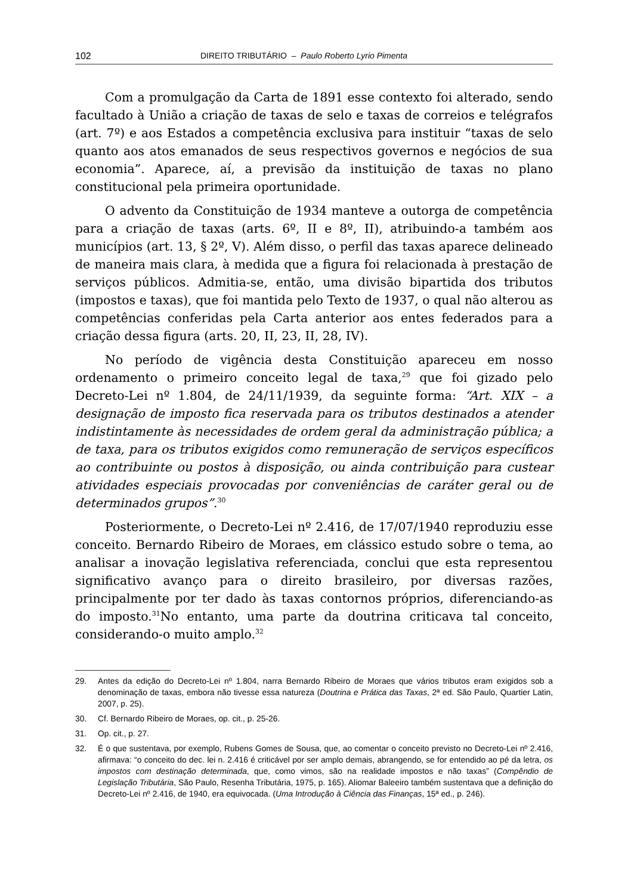102 DIREITO TRIBUTÁRIO – Paulo Roberto Lyrio Pimenta
Com a promulgação da Carta de 1891 esse contexto foi alterado, sendo facultado à União a criação de taxas de selo e taxas de correios e telégrafos (art. 7º) e aos Estados a competência exclusiva para instituir “taxas de selo quanto aos atos emanados de seus respectivos governos e negócios de sua economia”. Aparece, aí, a previsão da instituição de taxas no plano constitucional pela primeira oportunidade.
O advento da Constituição de 1934 manteve a outorga de competência para a criação de taxas (arts. 6º, II e 8º, II), atribuindo-a também aos municípios (art. 13, § 2º, V). Além disso, o perfil das taxas aparece delineado de maneira mais clara, à medida que a figura foi relacionada à prestação de serviços públicos. Admitia-se, então, uma divisão bipartida dos tributos (impostos e taxas), que foi mantida pelo Texto de 1937, o qual não alterou as competências conferidas pela Carta anterior aos entes federados para a criação dessa figura (arts. 20, II, 23, II, 28, IV).
No período de vigência desta Constituição apareceu em nosso ordenamento o primeiro conceito legal de taxa,<sup>29</sup> que foi gizado pelo Decreto-Lei nº 1.804, de 24/11/1939, da seguinte forma: “Art. XIX – a designação de imposto fica reservada para os tributos destinados a atender indistintamente às necessidades de ordem geral da administração pública; a de taxa, para os tributos exigidos como remuneração de serviços específicos ao contribuinte ou postos à disposição, ou ainda contribuição para custear atividades especiais provocadas por conveniências de caráter geral ou de determinados grupos”.<sup>30</sup>
Posteriormente, o Decreto-Lei nº 2.416, de 17/07/1940 reproduziu esse conceito. Bernardo Ribeiro de Moraes, em clássico estudo sobre o tema, ao analisar a inovação legislativa referenciada, conclui que esta representou significativo avanço para o direito brasileiro, por diversas razões, principalmente por ter dado às taxas contornos próprios, diferenciando-as do imposto.<sup>31</sup>No entanto, uma parte da doutrina criticava tal conceito, considerando-o muito amplo.<sup>32</sup>
29. Antes da edição do Decreto-Lei nº 1.804, narra Bernardo Ribeiro de Moraes que vários tributos eram exigidos sob a denominação de taxas, embora não tivesse essa natureza (Doutrina e Prática das Taxas, 2ª ed. São Paulo, Quartier Latin, 2007, p. 25).
30. Cf. Bernardo Ribeiro de Moraes, op. cit., p. 25-26.
31. Op. cit., p. 27.
32. É o que sustentava, por exemplo, Rubens Gomes de Sousa, que, ao comentar o conceito previsto no Decreto-Lei nº 2.416, afirmava: “o conceito do dec. lei n. 2.416 é criticável por ser amplo demais, abrangendo, se for entendido ao pé da letra, os impostos com destinação determinada, que, como vimos, são na realidade impostos e não taxas” (Compêndio de Legislação Tributária, São Paulo, Resenha Tributária, 1975, p. 165). Aliomar Baleeiro também sustentava que a definição do Decreto-Lei nº 2.416, de 1940, era equivocada. (Uma Introdução à Ciência das Finanças, 15ª ed., p. 246).